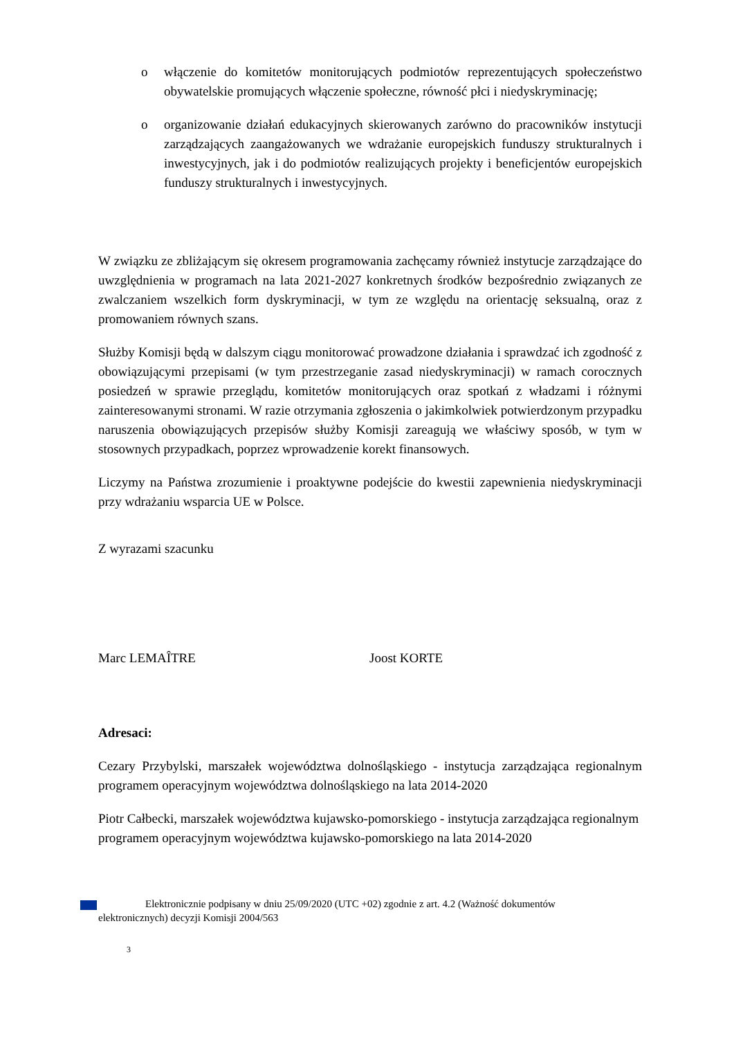o włączenie do komitetów monitorujących podmiotów reprezentujących społeczeństwo obywatelskie promujących włączenie społeczne, równość płci i niedyskryminację;
o organizowanie działań edukacyjnych skierowanych zarówno do pracowników instytucji zarządzających zaangażowanych we wdrażanie europejskich funduszy strukturalnych i inwestycyjnych, jak i do podmiotów realizujących projekty i beneficjentów europejskich funduszy strukturalnych i inwestycyjnych.
W związku ze zbliżającym się okresem programowania zachęcamy również instytucje zarządzające do uwzględnienia w programach na lata 2021-2027 konkretnych środków bezpośrednio związanych ze zwalczaniem wszelkich form dyskryminacji, w tym ze względu na orientację seksualną, oraz z promowaniem równych szans.
Służby Komisji będą w dalszym ciągu monitorować prowadzone działania i sprawdzać ich zgodność z obowiązującymi przepisami (w tym przestrzeganie zasad niedyskryminacji) w ramach corocznych posiedzeń w sprawie przeglądu, komitetów monitorujących oraz spotkań z władzami i różnymi zainteresowanymi stronami. W razie otrzymania zgłoszenia o jakimkolwiek potwierdzonym przypadku naruszenia obowiązujących przepisów służby Komisji zareagują we właściwy sposób, w tym w stosownych przypadkach, poprzez wprowadzenie korekt finansowych.
Liczymy na Państwa zrozumienie i proaktywne podejście do kwestii zapewnienia niedyskryminacji przy wdrażaniu wsparcia UE w Polsce.
Z wyrazami szacunku
Marc LEMAÎTRE Joost KORTE
Adresaci:
Cezary Przybylski, marszałek województwa dolnośląskiego - instytucja zarządzająca regionalnym programem operacyjnym województwa dolnośląskiego na lata 2014-2020
Piotr Całbecki, marszałek województwa kujawsko-pomorskiego - instytucja zarządzająca regionalnym programem operacyjnym województwa kujawsko-pomorskiego na lata 2014-2020
Elektronicznie podpisany w dniu 25/09/2020 (UTC +02) zgodnie z art. 4.2 (Ważność dokumentów elektronicznych) decyzji Komisji 2004/563
3